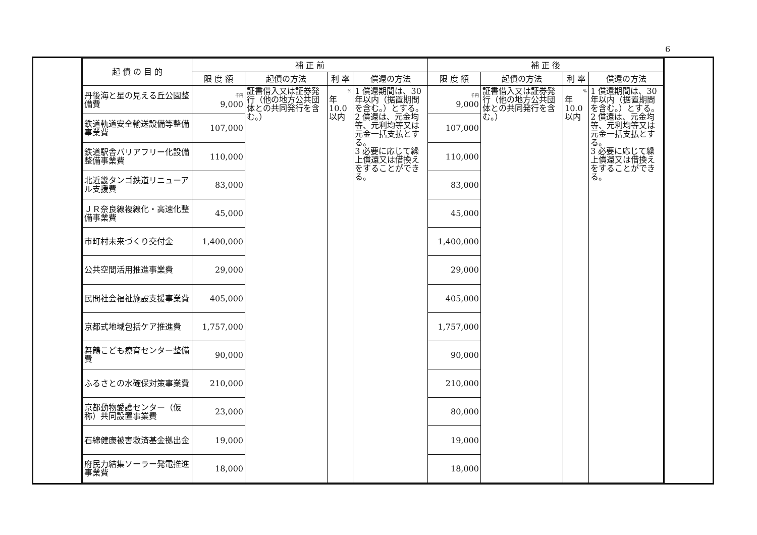6
| 起 債 の 目 的 | 補 正 前 | | | | 補 正 後 | | | |
| --- | --- | --- | --- | --- | --- | --- | --- | --- |
| | 限 度 額 | 起債の方法 | 利 率 | 償還の方法 | 限 度 額 | 起債の方法 | 利 率 | 償還の方法 |
| 丹後海と星の見える丘公園整備費 | 千円 9,000 | 証書借入又は証券発行（他の地方公共団体との共同発行を含む。） | % 年 10.0以内 | 1 償還期間は、30年以内（据置期間を含む。）とする。 2 償還は、元金均等、元利均等又は元金一括支払とする。 3 必要に応じて繰上償還又は借換えをすることができる。 | 千円 9,000 | 証書借入又は証券発行（他の地方公共団体との共同発行を含む。） | % 年 10.0以内 | 1 償還期間は、30年以内（据置期間を含む。）とする。 2 償還は、元金均等、元利均等又は元金一括支払とする。 3 必要に応じて繰上償還又は借換えをすることができる。 |
| 鉄道軌道安全輸送設備等整備事業費 | 107,000 | | | | 107,000 | | | |
| 鉄道駅舎バリアフリー化設備整備事業費 | 110,000 | | | | 110,000 | | | |
| 北近畿タンゴ鉄道リニューアル支援費 | 83,000 | | | | 83,000 | | | |
| ＪＲ奈良線複線化・高速化整備事業費 | 45,000 | | | | 45,000 | | | |
| 市町村未来づくり交付金 | 1,400,000 | | | | 1,400,000 | | | |
| 公共空間活用推進事業費 | 29,000 | | | | 29,000 | | | |
| 民間社会福祉施設支援事業費 | 405,000 | | | | 405,000 | | | |
| 京都式地域包括ケア推進費 | 1,757,000 | | | | 1,757,000 | | | |
| 舞鶴こども療育センター整備費 | 90,000 | | | | 90,000 | | | |
| ふるさとの水確保対策事業費 | 210,000 | | | | 210,000 | | | |
| 京都動物愛護センター（仮称）共同設置事業費 | 23,000 | | | | 80,000 | | | |
| 石綿健康被害救済基金拠出金 | 19,000 | | | | 19,000 | | | |
| 府民力結集ソーラー発電推進事業費 | 18,000 | | | | 18,000 | | | |